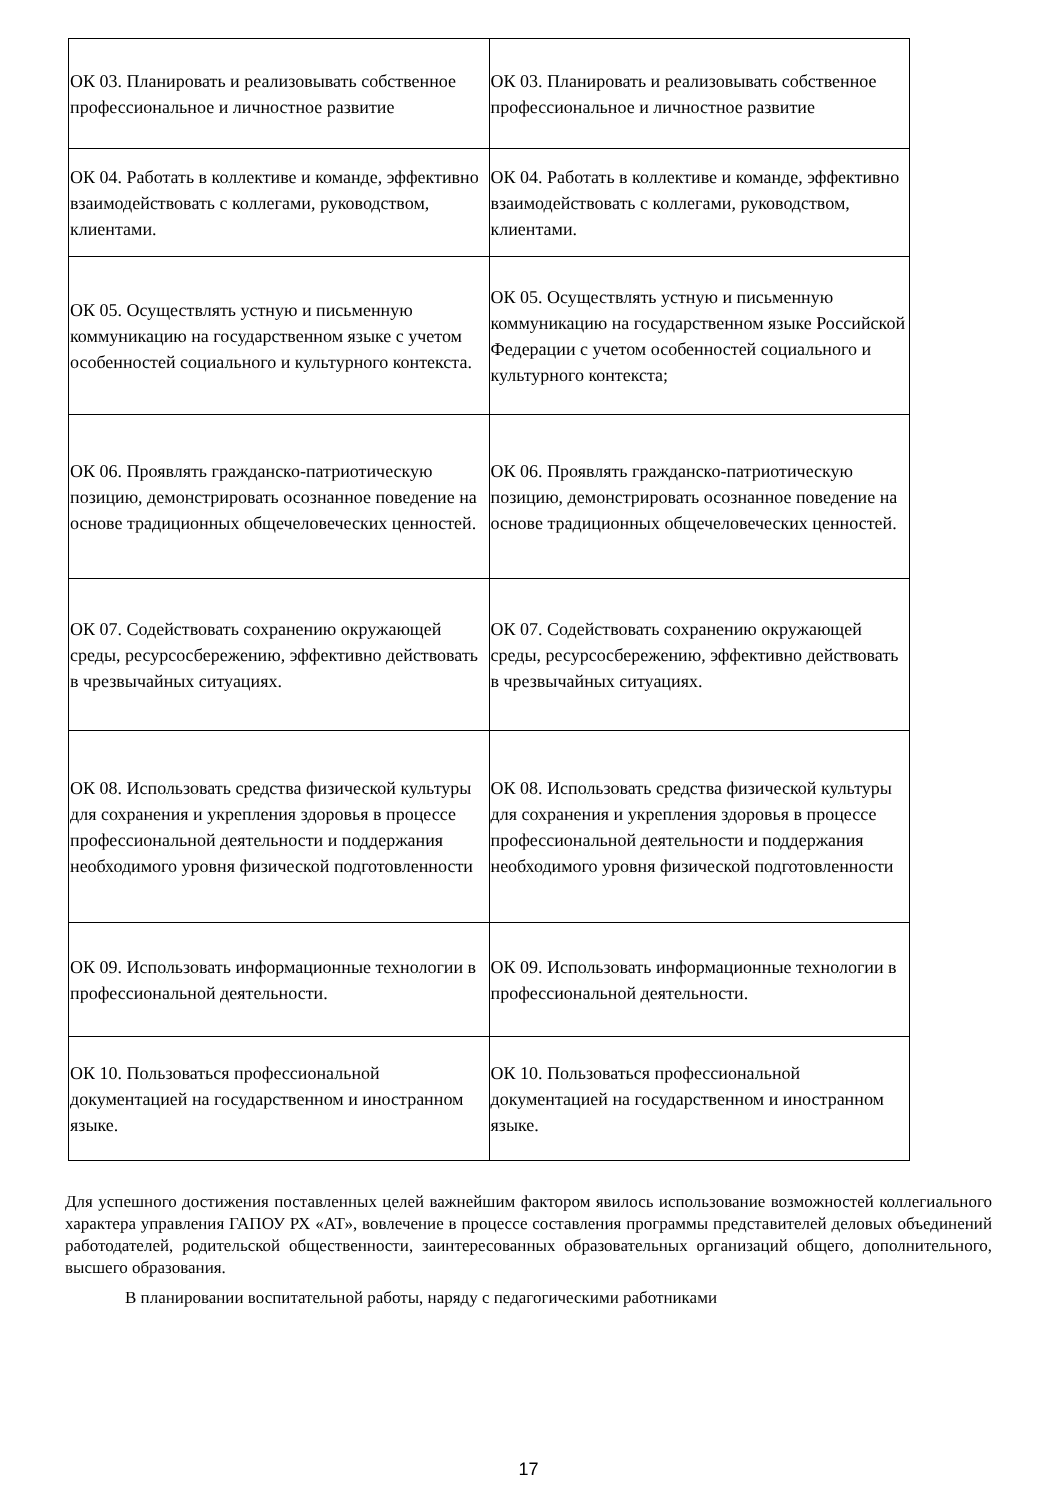| ОК 03. Планировать и реализовывать собственное профессиональное и личностное развитие | ОК 03. Планировать и реализовывать собственное профессиональное и личностное развитие |
| ОК 04. Работать в коллективе и команде, эффективно взаимодействовать с коллегами, руководством, клиентами. | ОК 04. Работать в коллективе и команде, эффективно взаимодействовать с коллегами, руководством, клиентами. |
| ОК 05. Осуществлять устную и письменную коммуникацию на государственном языке с учетом особенностей социального и культурного контекста. | ОК 05. Осуществлять устную и письменную коммуникацию на государственном языке Российской Федерации с учетом особенностей социального и культурного контекста; |
| ОК 06. Проявлять гражданско-патриотическую позицию, демонстрировать осознанное поведение на основе традиционных общечеловеческих ценностей. | ОК 06. Проявлять гражданско-патриотическую позицию, демонстрировать осознанное поведение на основе традиционных общечеловеческих ценностей. |
| ОК 07. Содействовать сохранению окружающей среды, ресурсосбережению, эффективно действовать в чрезвычайных ситуациях. | ОК 07. Содействовать сохранению окружающей среды, ресурсосбережению, эффективно действовать в чрезвычайных ситуациях. |
| ОК 08. Использовать средства физической культуры для сохранения и укрепления здоровья в процессе профессиональной деятельности и поддержания необходимого уровня физической подготовленности | ОК 08. Использовать средства физической культуры для сохранения и укрепления здоровья в процессе профессиональной деятельности и поддержания необходимого уровня физической подготовленности |
| ОК 09. Использовать информационные технологии в профессиональной деятельности. | ОК 09. Использовать информационные технологии в профессиональной деятельности. |
| ОК 10. Пользоваться профессиональной документацией на государственном и иностранном языке. | ОК 10. Пользоваться профессиональной документацией на государственном и иностранном языке. |
Для успешного достижения поставленных целей важнейшим фактором явилось использование возможностей коллегиального характера управления ГАПОУ РХ «АТ», вовлечение в процессе составления программы представителей деловых объединений работодателей, родительской общественности, заинтересованных образовательных организаций общего, дополнительного, высшего образования.
В планировании воспитательной работы, наряду с педагогическими работниками
17